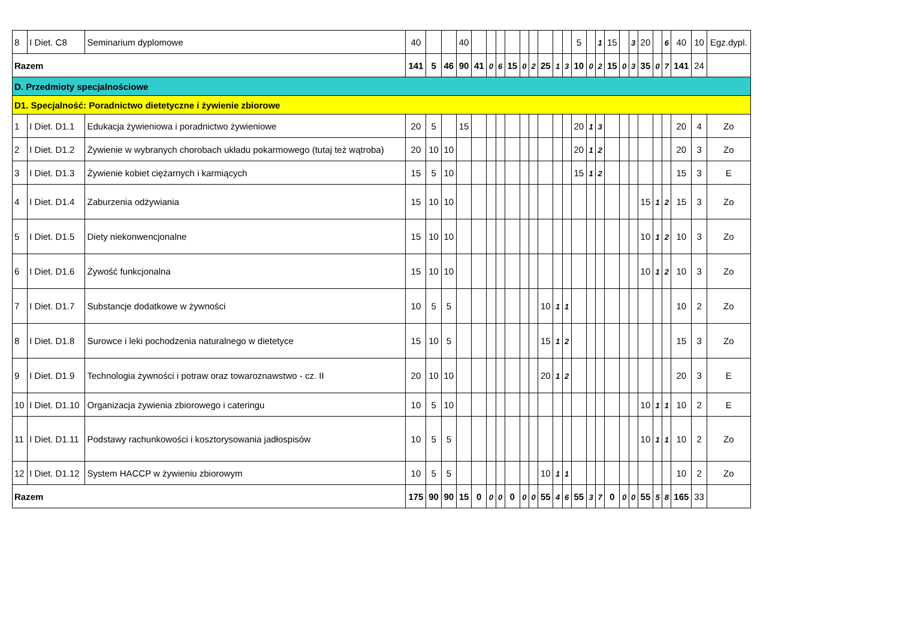| 8 | I Diet. C8 | Seminarium dyplomowe | 40 | | | 40 | | | | | | | | | | 5 | | 1 | 15 | | 3 | 20 | | 6 | 40 | 10 | Egz.dypl. |
| Razem | | | 141 | 5 | 46 | 90 | 41 | 0 | 6 | 15 | 0 | 2 | 25 | 1 | 3 | 10 | 0 | 2 | 15 | 0 | 3 | 35 | 0 | 7 | 141 | 24 | |
| D. Przedmioty specjalnościowe | | | | | | | | | | | | | | | | | | | | | | | | | | | |
| D1. Specjalność: Poradnictwo dietetyczne i żywienie zbiorowe | | | | | | | | | | | | | | | | | | | | | | | | | | | |
| 1 | I Diet. D1.1 | Edukacja żywieniowa i poradnictwo żywieniowe | 20 | 5 | | 15 | | | | | | | | | | 20 | 1 | 3 | | | | | | | 20 | 4 | Zo |
| 2 | I Diet. D1.2 | Żywienie w wybranych chorobach układu pokarmowego (tutaj też wątroba) | 20 | 10 | 10 | | | | | | | | | | | 20 | 1 | 2 | | | | | | | 20 | 3 | Zo |
| 3 | I Diet. D1.3 | Żywienie kobiet ciężarnych i karmiących | 15 | 5 | 10 | | | | | | | | | | | 15 | 1 | 2 | | | | | | | 15 | 3 | E |
| 4 | I Diet. D1.4 | Zaburzenia odżywiania | 15 | 10 | 10 | | | | | | | | | | | | | | | | | 15 | 1 | 2 | 15 | 3 | Zo |
| 5 | I Diet. D1.5 | Diety niekonwencjonalne | 15 | 10 | 10 | | | | | | | | | | | | | | | | | 10 | 1 | 2 | 10 | 3 | Zo |
| 6 | I Diet. D1.6 | Żywość funkcjonalna | 15 | 10 | 10 | | | | | | | | | | | | | | | | | 10 | 1 | 2 | 10 | 3 | Zo |
| 7 | I Diet. D1.7 | Substancje dodatkowe w żywności | 10 | 5 | 5 | | | | | | | | 10 | 1 | 1 | | | | | | | | | | 10 | 2 | Zo |
| 8 | I Diet. D1.8 | Surowce i leki pochodzenia naturalnego w dietetyce | 15 | 10 | 5 | | | | | | | | 15 | 1 | 2 | | | | | | | | | | 15 | 3 | Zo |
| 9 | I Diet. D1.9 | Technologia żywności i potraw oraz towaroznawstwo - cz. II | 20 | 10 | 10 | | | | | | | | 20 | 1 | 2 | | | | | | | | | | 20 | 3 | E |
| 10 | I Diet. D1.10 | Organizacja żywienia zbiorowego i cateringu | 10 | 5 | 10 | | | | | | | | | | | | | | | | | 10 | 1 | 1 | 10 | 2 | E |
| 11 | I Diet. D1.11 | Podstawy rachunkowości i kosztorysowania jadłospisów | 10 | 5 | 5 | | | | | | | | | | | | | | | | | 10 | 1 | 1 | 10 | 2 | Zo |
| 12 | I Diet. D1.12 | System HACCP w żywieniu zbiorowym | 10 | 5 | 5 | | | | | | | | 10 | 1 | 1 | | | | | | | | | | 10 | 2 | Zo |
| Razem | | | 175 | 90 | 90 | 15 | 0 | 0 | 0 | 0 | 0 | 0 | 55 | 4 | 6 | 55 | 3 | 7 | 0 | 0 | 0 | 55 | 5 | 8 | 165 | 33 | |